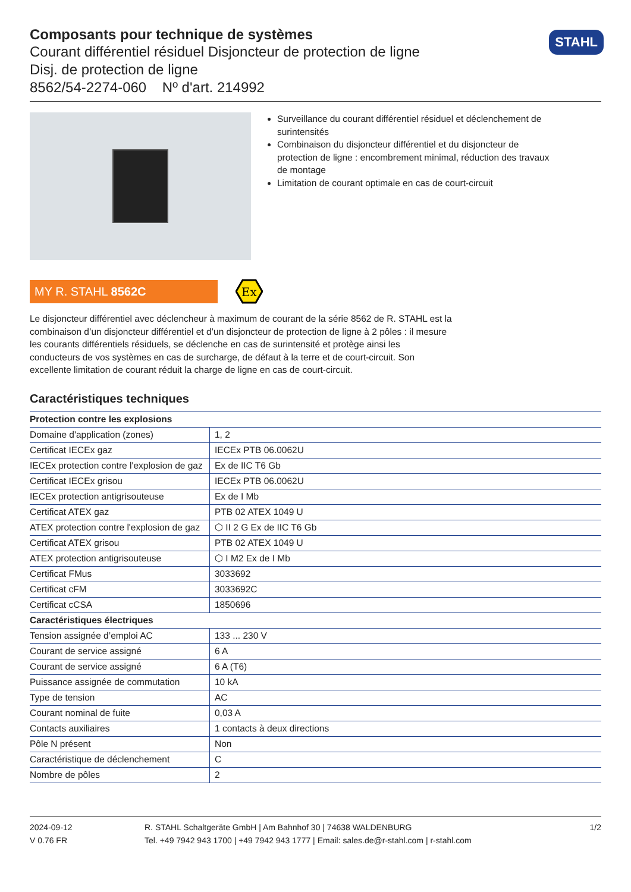Composants pour technique de systèmes
Courant différentiel résiduel Disjoncteur de protection de ligne
Disj. de protection de ligne
8562/54-2274-060 Nº d'art. 214992
STAHL
Surveillance du courant différentiel résiduel et déclenchement de surintensités
Combinaison du disjoncteur différentiel et du disjoncteur de protection de ligne : encombrement minimal, réduction des travaux de montage
Limitation de courant optimale en cas de court-circuit
MY R. STAHL 8562C
Ex
Le disjoncteur différentiel avec déclencheur à maximum de courant de la série 8562 de R. STAHL est la combinaison d’un disjoncteur différentiel et d’un disjoncteur de protection de ligne à 2 pôles : il mesure les courants différentiels résiduels, se déclenche en cas de surintensité et protège ainsi les conducteurs de vos systèmes en cas de surcharge, de défaut à la terre et de court-circuit. Son excellente limitation de courant réduit la charge de ligne en cas de court-circuit.
Caractéristiques techniques
| Protection contre les explosions | |
| --- | --- |
| Domaine d'application (zones) | 1, 2 |
| Certificat IECEx gaz | IECEx PTB 06.0062U |
| IECEx protection contre l'explosion de gaz | Ex de IIC T6 Gb |
| Certificat IECEx grisou | IECEx PTB 06.0062U |
| IECEx protection antigrisouteuse | Ex de I Mb |
| Certificat ATEX gaz | PTB 02 ATEX 1049 U |
| ATEX protection contre l'explosion de gaz | ⬡ II 2 G Ex de IIC T6 Gb |
| Certificat ATEX grisou | PTB 02 ATEX 1049 U |
| ATEX protection antigrisouteuse | ⬡ I M2 Ex de I Mb |
| Certificat FMus | 3033692 |
| Certificat cFM | 3033692C |
| Certificat cCSA | 1850696 |
| Caractéristiques électriques | |
| Tension assignée d’emploi AC | 133 ... 230 V |
| Courant de service assigné | 6 A |
| Courant de service assigné | 6 A (T6) |
| Puissance assignée de commutation | 10 kA |
| Type de tension | AC |
| Courant nominal de fuite | 0,03 A |
| Contacts auxiliaires | 1 contacts à deux directions |
| Pôle N présent | Non |
| Caractéristique de déclenchement | C |
| Nombre de pôles | 2 |
2024-09-12
V 0.76 FR
R. STAHL Schaltgeräte GmbH | Am Bahnhof 30 | 74638 WALDENBURG
Tel. +49 7942 943 1700 | +49 7942 943 1777 | Email: sales.de@r-stahl.com | r-stahl.com
1/2